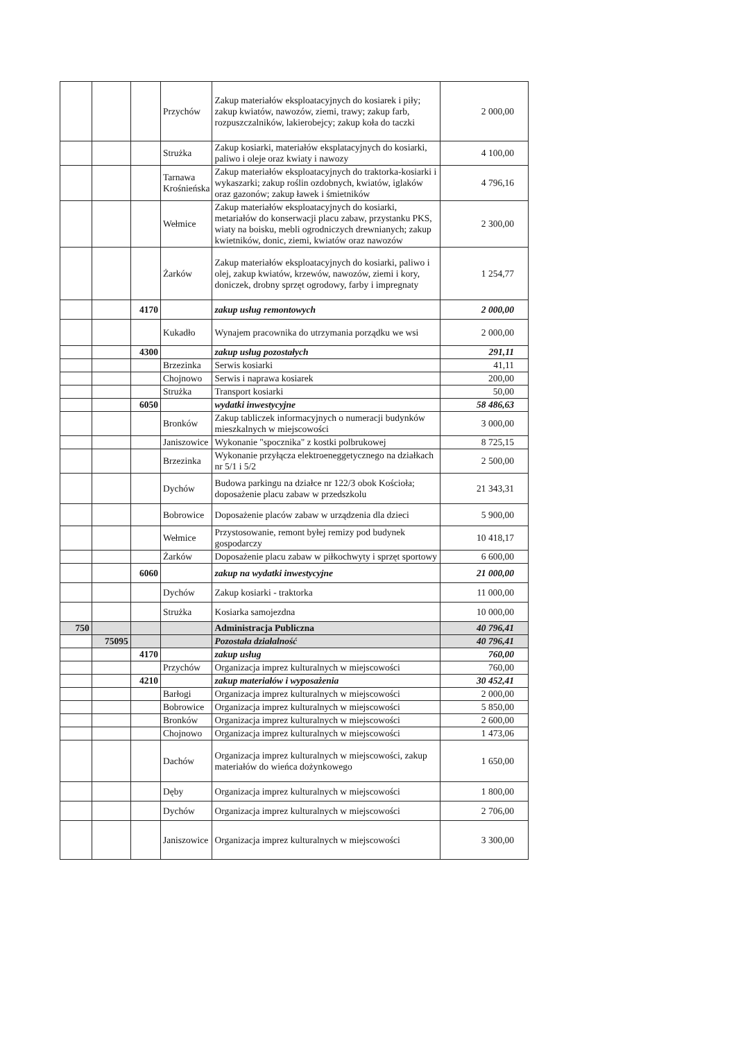| | | | Przychów | Zakup materiałów eksploatacyjnych do kosiarek i piły; zakup kwiatów, nawozów, ziemi, trawy; zakup farb, rozpuszczalników, lakierobejcy; zakup koła do taczki | 2 000,00 |
| | | | Strużka | Zakup kosiarki, materiałów eksplatacyjnych do kosiarki, paliwo i oleje oraz kwiaty i nawozy | 4 100,00 |
| | | | Tarnawa Krośnieńska | Zakup materiałów eksploatacyjnych do traktorka-kosiarki i wykaszarki; zakup roślin ozdobnych, kwiatów, iglaków oraz gazonów; zakup ławek i śmietników | 4 796,16 |
| | | | Wełmice | Zakup materiałów eksploatacyjnych do kosiarki, metariałów do konserwacji placu zabaw, przystanku PKS, wiaty na boisku, mebli ogrodniczych drewnianych; zakup kwietników, donic, ziemi, kwiatów oraz nawozów | 2 300,00 |
| | | | Żarków | Zakup materiałów eksploatacyjnych do kosiarki, paliwo i olej, zakup kwiatów, krzewów, nawozów, ziemi i kory, doniczek, drobny sprzęt ogrodowy, farby i impregnaty | 1 254,77 |
| | | 4170 | | zakup usług remontowych | 2 000,00 |
| | | | Kukadło | Wynajem pracownika do utrzymania porządku we wsi | 2 000,00 |
| | | 4300 | | zakup usług pozostałych | 291,11 |
| | | | Brzezinka | Serwis kosiarki | 41,11 |
| | | | Chojnowo | Serwis i naprawa kosiarek | 200,00 |
| | | | Strużka | Transport kosiarki | 50,00 |
| | | 6050 | | wydatki inwestycyjne | 58 486,63 |
| | | | Bronków | Zakup tabliczek informacyjnych o numeracji budynków mieszkalnych w miejscowości | 3 000,00 |
| | | | Janiszowice | Wykonanie "spocznika" z kostki polbrukowej | 8 725,15 |
| | | | Brzezinka | Wykonanie przyłącza elektroeneggetycznego na działkach nr 5/1 i 5/2 | 2 500,00 |
| | | | Dychów | Budowa parkingu na działce nr 122/3 obok Kościoła; doposażenie placu zabaw w przedszkolu | 21 343,31 |
| | | | Bobrowice | Doposażenie placów zabaw w urządzenia dla dzieci | 5 900,00 |
| | | | Wełmice | Przystosowanie, remont byłej remizy pod budynek gospodarczy | 10 418,17 |
| | | | Żarków | Doposażenie placu zabaw w piłkochwyty i sprzęt sportowy | 6 600,00 |
| | | 6060 | | zakup na wydatki inwestycyjne | 21 000,00 |
| | | | Dychów | Zakup kosiarki - traktorka | 11 000,00 |
| | | | Strużka | Kosiarka samojezdna | 10 000,00 |
| 750 | | | | Administracja Publiczna | 40 796,41 |
| | 75095 | | | Pozostała działalność | 40 796,41 |
| | | 4170 | | zakup usług | 760,00 |
| | | | Przychów | Organizacja imprez kulturalnych w miejscowości | 760,00 |
| | | 4210 | | zakup materiałów i wyposażenia | 30 452,41 |
| | | | Barłogi | Organizacja imprez kulturalnych w miejscowości | 2 000,00 |
| | | | Bobrowice | Organizacja imprez kulturalnych w miejscowości | 5 850,00 |
| | | | Bronków | Organizacja imprez kulturalnych w miejscowości | 2 600,00 |
| | | | Chojnowo | Organizacja imprez kulturalnych w miejscowości | 1 473,06 |
| | | | Dachów | Organizacja imprez kulturalnych w miejscowości, zakup materiałów do wieńca dożynkowego | 1 650,00 |
| | | | Dęby | Organizacja imprez kulturalnych w miejscowości | 1 800,00 |
| | | | Dychów | Organizacja imprez kulturalnych w miejscowości | 2 706,00 |
| | | | Janiszowice | Organizacja imprez kulturalnych w miejscowości | 3 300,00 |